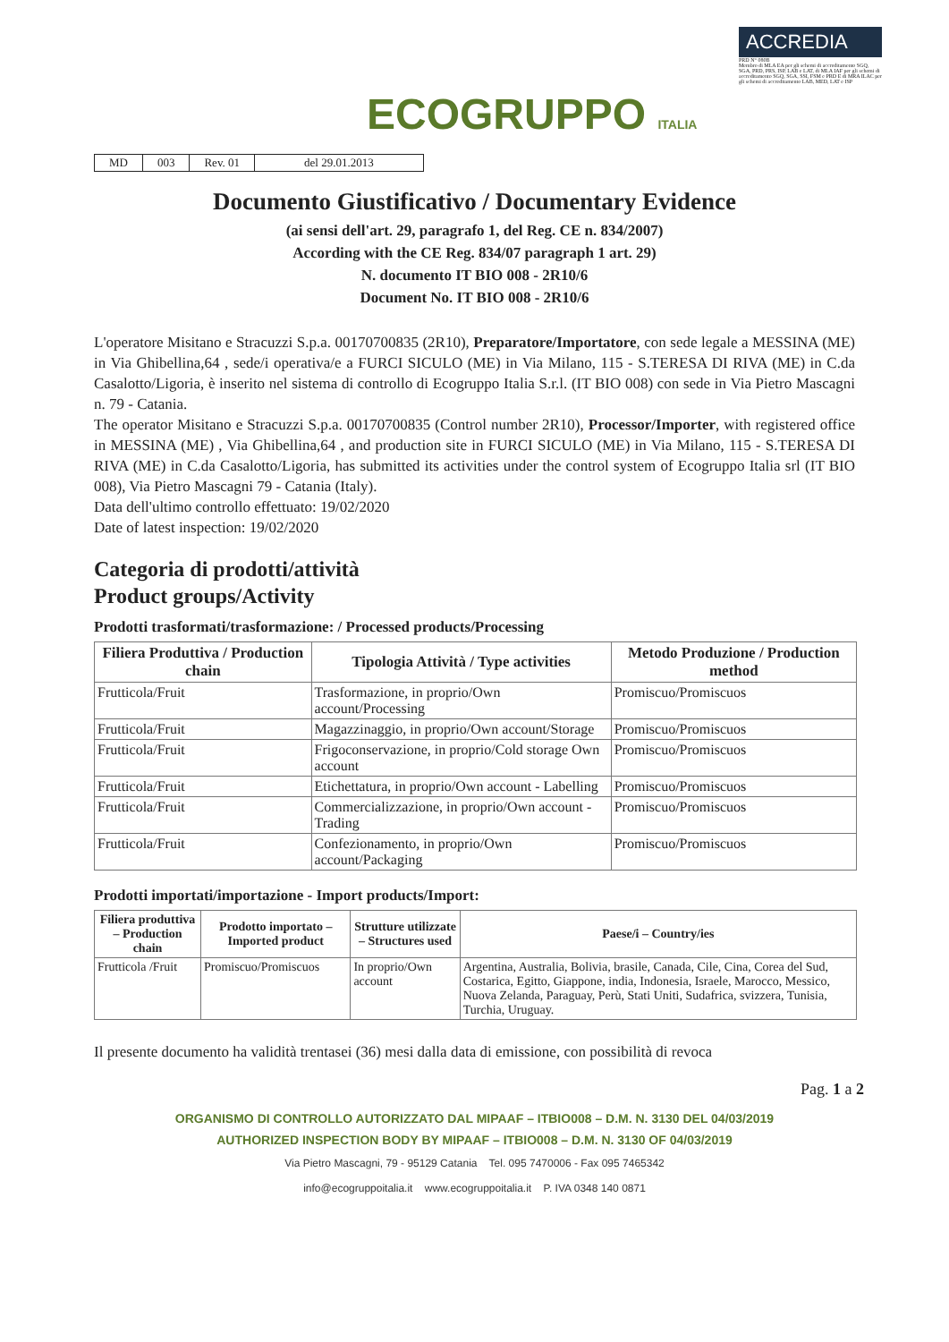ECOGRUPPO ITALIA
ACCREDIA
PRD N° 080B
Membro di MLA EA per gli schemi di accreditamento SGQ, SGA, PRD, PRS, ISP, LAB e LAT, di MLA IAF per gli schemi di accreditamento SGQ, SGA, SSI, FSM e PRD E di MRA ILAC per gli schemi di accreditamento LAB, MED, LAT e ISP
| MD | 003 | Rev. 01 | del 29.01.2013 |
Documento Giustificativo / Documentary Evidence
(ai sensi dell'art. 29, paragrafo 1, del Reg. CE n. 834/2007)
According with the CE Reg. 834/07 paragraph 1 art. 29)
N. documento IT BIO 008 - 2R10/6
Document No. IT BIO 008 - 2R10/6
L'operatore Misitano e Stracuzzi S.p.a. 00170700835 (2R10), Preparatore/Importatore, con sede legale a MESSINA (ME) in Via Ghibellina,64 , sede/i operativa/e a FURCI SICULO (ME) in Via Milano, 115 - S.TERESA DI RIVA (ME) in C.da Casalotto/Ligoria, è inserito nel sistema di controllo di Ecogruppo Italia S.r.l. (IT BIO 008) con sede in Via Pietro Mascagni n. 79 - Catania.
The operator Misitano e Stracuzzi S.p.a. 00170700835 (Control number 2R10), Processor/Importer, with registered office in MESSINA (ME) , Via Ghibellina,64 , and production site in FURCI SICULO (ME) in Via Milano, 115 - S.TERESA DI RIVA (ME) in C.da Casalotto/Ligoria, has submitted its activities under the control system of Ecogruppo Italia srl (IT BIO 008), Via Pietro Mascagni 79 - Catania (Italy).
Data dell'ultimo controllo effettuato: 19/02/2020
Date of latest inspection: 19/02/2020
Categoria di prodotti/attività
Product groups/Activity
Prodotti trasformati/trasformazione: / Processed products/Processing
| Filiera Produttiva / Production chain | Tipologia Attività / Type activities | Metodo Produzione / Production method |
| --- | --- | --- |
| Frutticola/Fruit | Trasformazione, in proprio/Own account/Processing | Promiscuo/Promiscuos |
| Frutticola/Fruit | Magazzinaggio, in proprio/Own account/Storage | Promiscuo/Promiscuos |
| Frutticola/Fruit | Frigoconservazione, in proprio/Cold storage Own account | Promiscuo/Promiscuos |
| Frutticola/Fruit | Etichettatura, in proprio/Own account - Labelling | Promiscuo/Promiscuos |
| Frutticola/Fruit | Commercializzazione, in proprio/Own account - Trading | Promiscuo/Promiscuos |
| Frutticola/Fruit | Confezionamento, in proprio/Own account/Packaging | Promiscuo/Promiscuos |
Prodotti importati/importazione - Import products/Import:
| Filiera produttiva – Production chain | Prodotto importato – Imported product | Strutture utilizzate – Structures used | Paese/i – Country/ies |
| --- | --- | --- | --- |
| Frutticola /Fruit | Promiscuo/Promiscuos | In proprio/Own account | Argentina, Australia, Bolivia, brasile, Canada, Cile, Cina, Corea del Sud, Costarica, Egitto, Giappone, india, Indonesia, Israele, Marocco, Messico, Nuova Zelanda, Paraguay, Perù, Stati Uniti, Sudafrica, svizzera, Tunisia, Turchia, Uruguay. |
Il presente documento ha validità trentasei (36) mesi dalla data di emissione, con possibilità di revoca
Pag. 1 a 2
ORGANISMO DI CONTROLLO AUTORIZZATO DAL MIPAAF – ITBIO008 – D.M. N. 3130 DEL 04/03/2019
AUTHORIZED INSPECTION BODY BY MIPAAF – ITBIO008 – D.M. N. 3130 OF 04/03/2019
Via Pietro Mascagni, 79 - 95129 Catania Tel. 095 7470006 - Fax 095 7465342
info@ecogruppoitalia.it www.ecogruppoitalia.it P. IVA 0348 140 0871